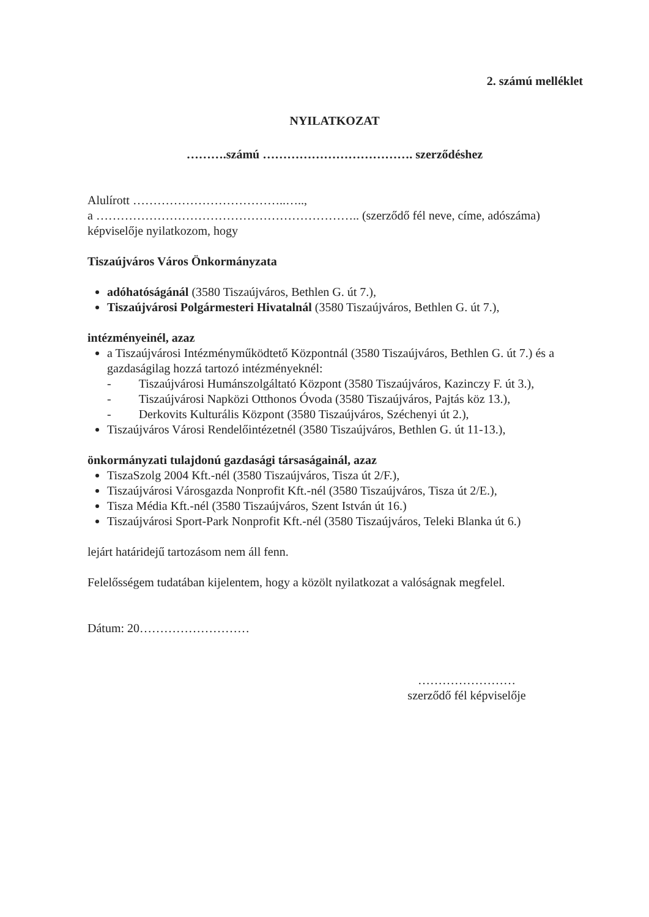2. számú melléklet
NYILATKOZAT
……….számú ………………………………. szerződéshez
Alulírott ………………………………..…..,
a ……………………………………………………….. (szerződő fél neve, címe, adószáma)
képviselője nyilatkozom, hogy
Tiszaújváros Város Önkormányzata
adóhatóságánál (3580 Tiszaújváros, Bethlen G. út 7.),
Tiszaújvárosi Polgármesteri Hivatalnál (3580 Tiszaújváros, Bethlen G. út 7.),
intézményeinél, azaz
a Tiszaújvárosi Intézményműködtető Központnál (3580 Tiszaújváros, Bethlen G. út 7.) és a gazdaságilag hozzá tartozó intézményeknél:
- Tiszaújvárosi Humánszolgáltató Központ (3580 Tiszaújváros, Kazinczy F. út 3.),
- Tiszaújvárosi Napközi Otthonos Óvoda (3580 Tiszaújváros, Pajtás köz 13.),
- Derkovits Kulturális Központ (3580 Tiszaújváros, Széchenyi út 2.),
Tiszaújváros Városi Rendelőintézetnél (3580 Tiszaújváros, Bethlen G. út 11-13.),
önkormányzati tulajdonú gazdasági társaságainál, azaz
TiszaSzolg 2004 Kft.-nél (3580 Tiszaújváros, Tisza út 2/F.),
Tiszaújvárosi Városgazda Nonprofit Kft.-nél (3580 Tiszaújváros, Tisza út 2/E.),
Tisza Média Kft.-nél (3580 Tiszaújváros, Szent István út 16.)
Tiszaújvárosi Sport-Park Nonprofit Kft.-nél (3580 Tiszaújváros, Teleki Blanka út 6.)
lejárt határidejű tartozásom nem áll fenn.
Felelősségem tudatában kijelentem, hogy a közölt nyilatkozat a valóságnak megfelel.
Dátum: 20………………………
……………………
szerződő fél képviselője